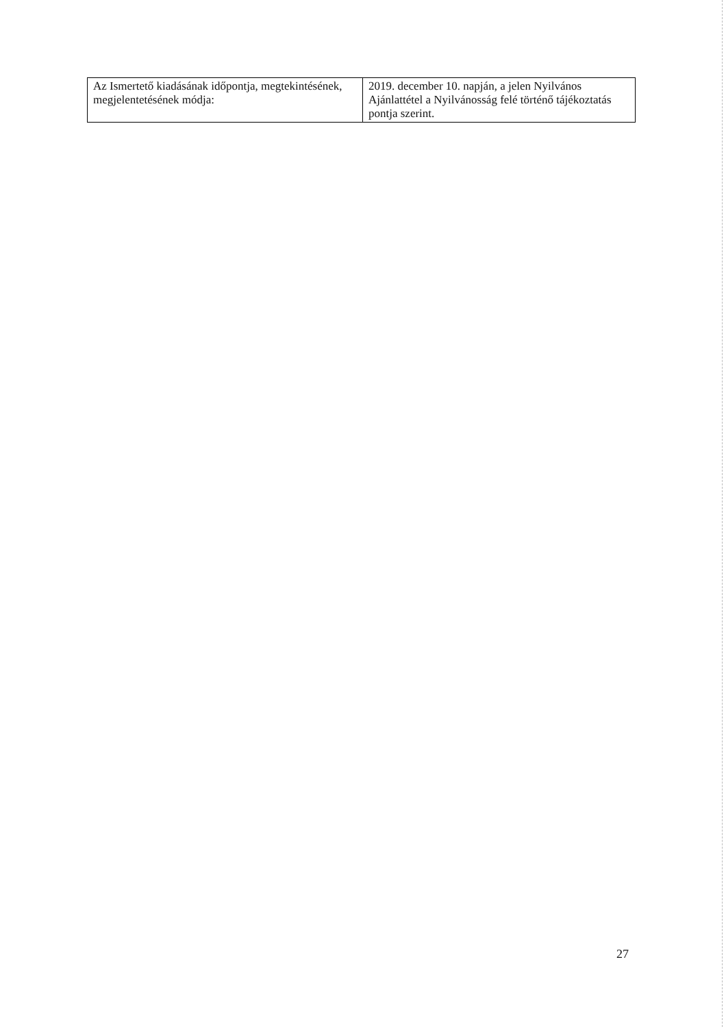| Az Ismertető kiadásának időpontja, megtekintésének, megjelentetésének módja: | 2019. december 10. napján, a jelen Nyilvános Ajánlattétel a Nyilvánosság felé történő tájékoztatás pontja szerint. |
27